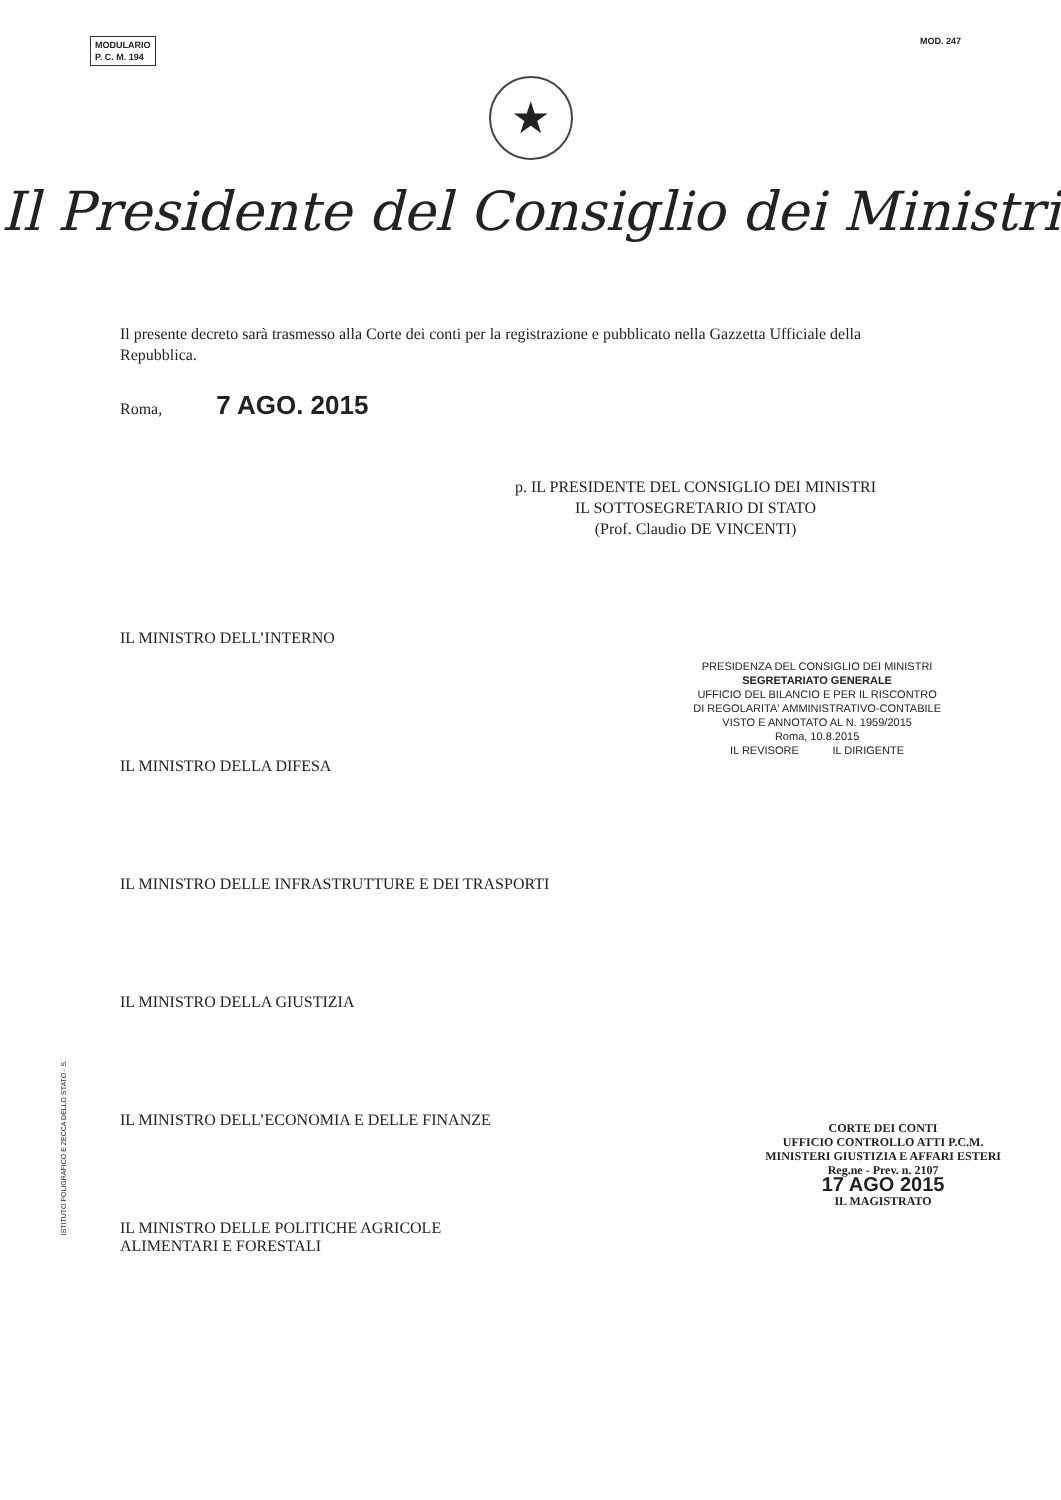MODULARIO
P. C. M. 194
MOD. 247
★
Il Presidente del Consiglio dei Ministri
Il presente decreto sarà trasmesso alla Corte dei conti per la registrazione e pubblicato nella Gazzetta Ufficiale della Repubblica.
Roma, 7 AGO. 2015
p. IL PRESIDENTE DEL CONSIGLIO DEI MINISTRI
IL SOTTOSEGRETARIO DI STATO
(Prof. Claudio DE VINCENTI)
IL MINISTRO DELL’INTERNO
PRESIDENZA DEL CONSIGLIO DEI MINISTRI
SEGRETARIATO GENERALE
UFFICIO DEL BILANCIO E PER IL RISCONTRO
DI REGOLARITA' AMMINISTRATIVO-CONTABILE
VISTO E ANNOTATO AL N. 1959/2015
Roma, 10.8.2015
IL REVISORE IL DIRIGENTE
IL MINISTRO DELLA DIFESA
IL MINISTRO DELLE INFRASTRUTTURE E DEI TRASPORTI
IL MINISTRO DELLA GIUSTIZIA
IL MINISTRO DELL’ECONOMIA E DELLE FINANZE
IL MINISTRO DELLE POLITICHE AGRICOLE
ALIMENTARI E FORESTALI
CORTE DEI CONTI
UFFICIO CONTROLLO ATTI P.C.M.
MINISTERI GIUSTIZIA E AFFARI ESTERI
Reg.ne - Prev. n. 2107
17 AGO 2015
IL MAGISTRATO
ISTITUTO POLIGRAFICO E ZECCA DELLO STATO - S.